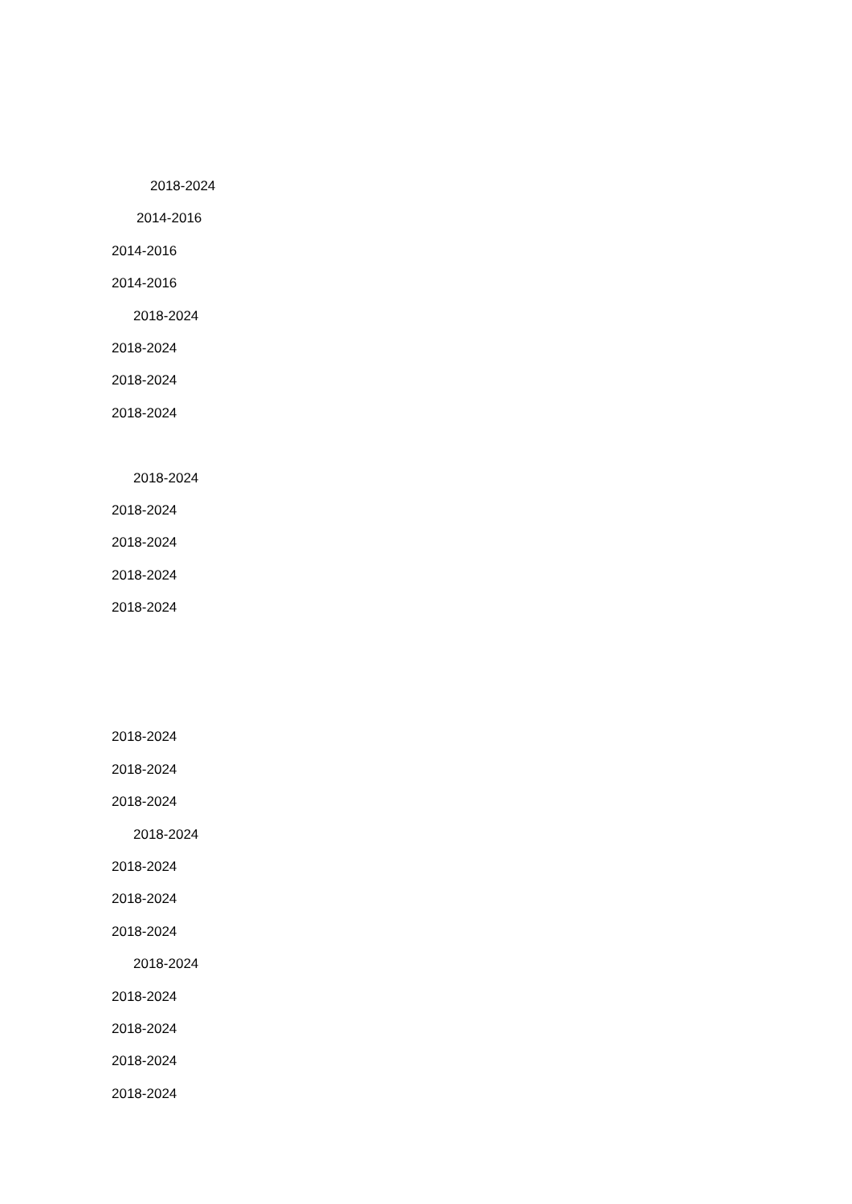2018-2024
2014-2016
2014-2016
2014-2016
2018-2024
2018-2024
2018-2024
2018-2024
2018-2024
2018-2024
2018-2024
2018-2024
2018-2024
2018-2024
2018-2024
2018-2024
2018-2024
2018-2024
2018-2024
2018-2024
2018-2024
2018-2024
2018-2024
2018-2024
2018-2024